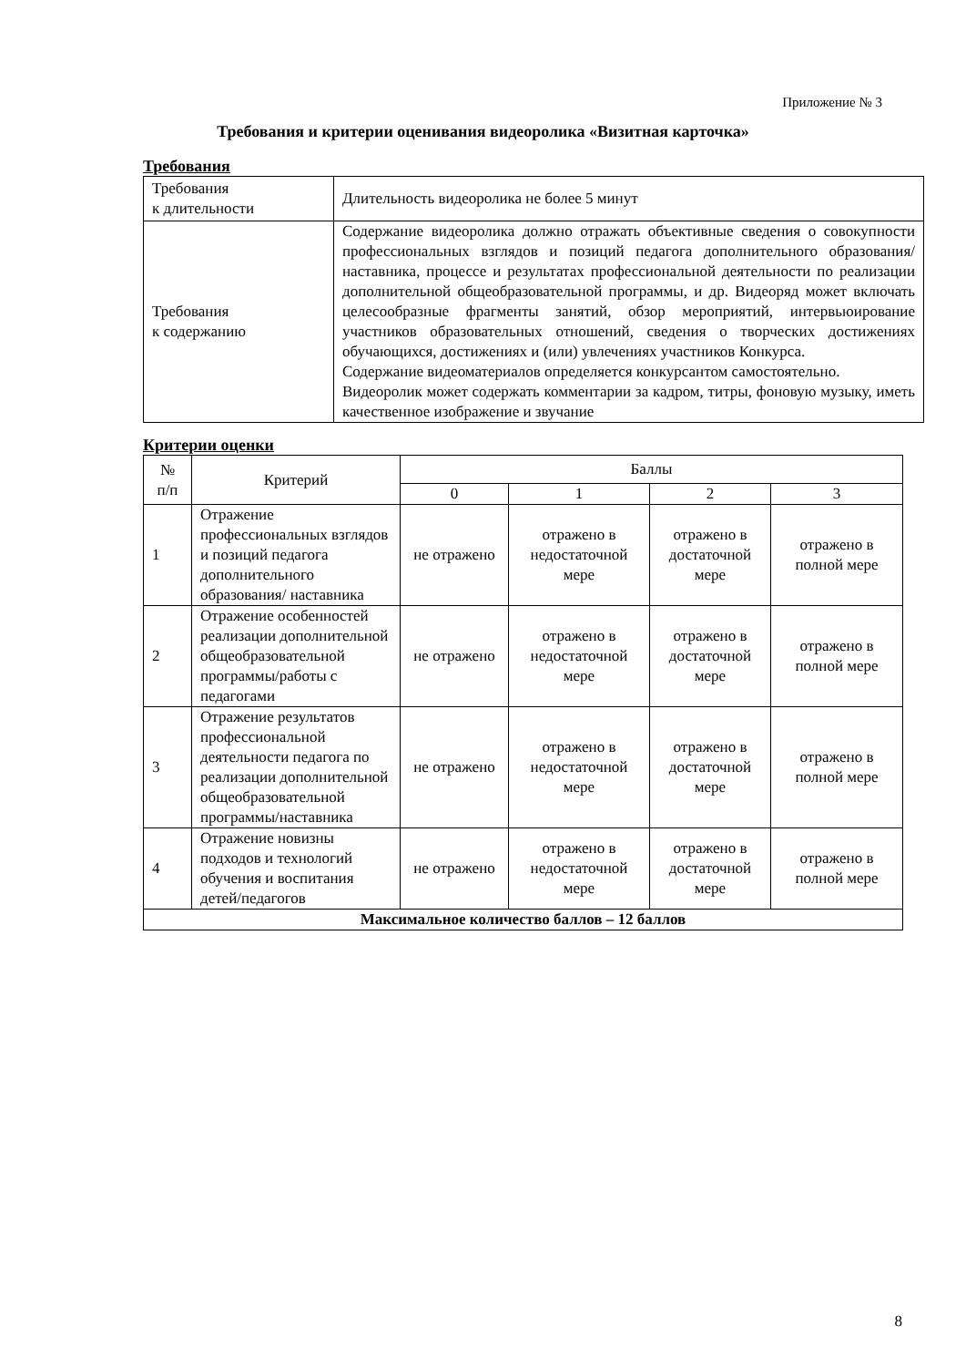Приложение № 3
Требования и критерии оценивания видеоролика «Визитная карточка»
Требования
| Требования к длительности | Длительность видеоролика не более 5 минут |
| Требования к содержанию | Содержание видеоролика должно отражать объективные сведения о совокупности профессиональных взглядов и позиций педагога дополнительного образования/наставника, процессе и результатах профессиональной деятельности по реализации дополнительной общеобразовательной программы, и др. Видеоряд может включать целесообразные фрагменты занятий, обзор мероприятий, интервьюирование участников образовательных отношений, сведения о творческих достижениях обучающихся, достижениях и (или) увлечениях участников Конкурса. Содержание видеоматериалов определяется конкурсантом самостоятельно. Видеоролик может содержать комментарии за кадром, титры, фоновую музыку, иметь качественное изображение и звучание |
Критерии оценки
| № п/п | Критерий | Баллы | | | |
| | | 0 | 1 | 2 | 3 |
| 1 | Отражение профессиональных взглядов и позиций педагога дополнительного образования/ наставника | не отражено | отражено в недостаточной мере | отражено в достаточной мере | отражено в полной мере |
| 2 | Отражение особенностей реализации дополнительной общеобразовательной программы/работы с педагогами | не отражено | отражено в недостаточной мере | отражено в достаточной мере | отражено в полной мере |
| 3 | Отражение результатов профессиональной деятельности педагога по реализации дополнительной общеобразовательной программы/наставника | не отражено | отражено в недостаточной мере | отражено в достаточной мере | отражено в полной мере |
| 4 | Отражение новизны подходов и технологий обучения и воспитания детей/педагогов | не отражено | отражено в недостаточной мере | отражено в достаточной мере | отражено в полной мере |
| Максимальное количество баллов – 12 баллов | | | | | |
8